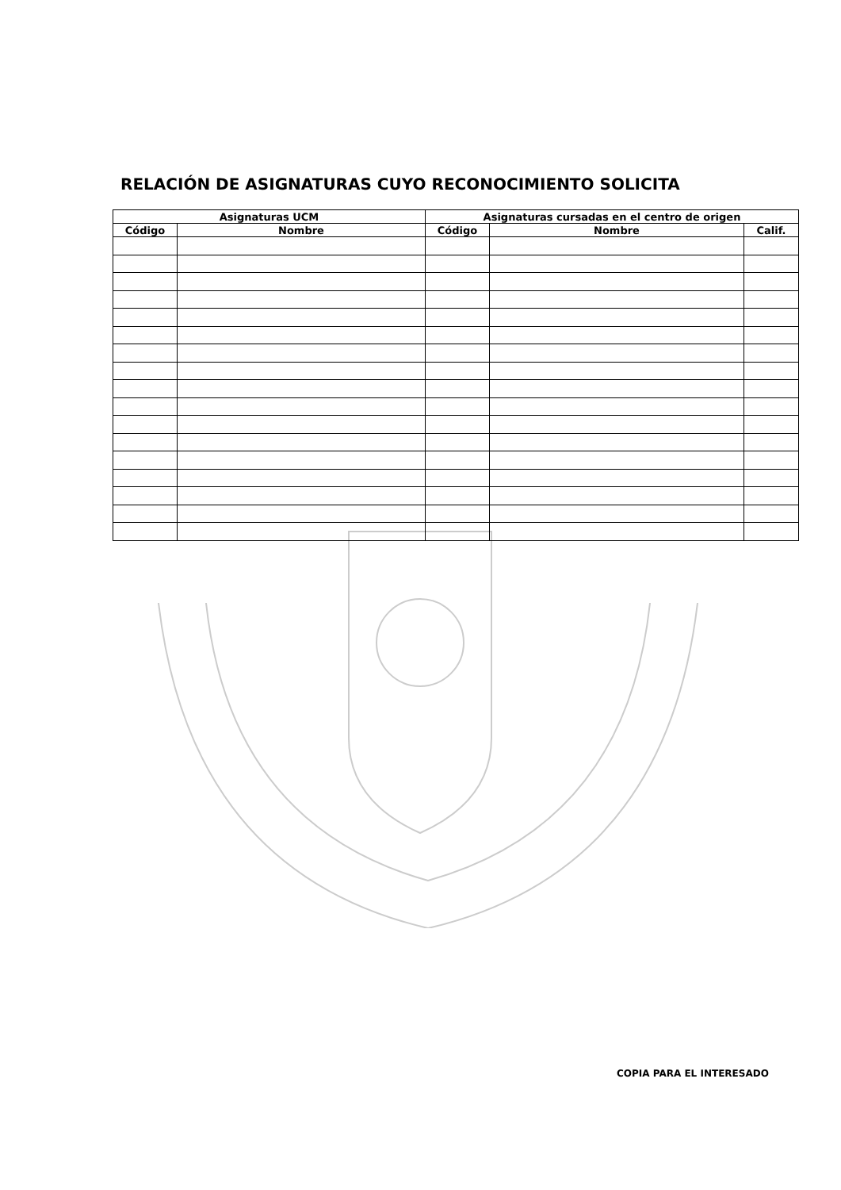RELACIÓN DE ASIGNATURAS CUYO RECONOCIMIENTO SOLICITA
| Asignaturas UCM | | Asignaturas cursadas en el centro de origen | | |
| --- | --- | --- | --- | --- |
| Código | Nombre | Código | Nombre | Calif. |
COPIA PARA EL INTERESADO